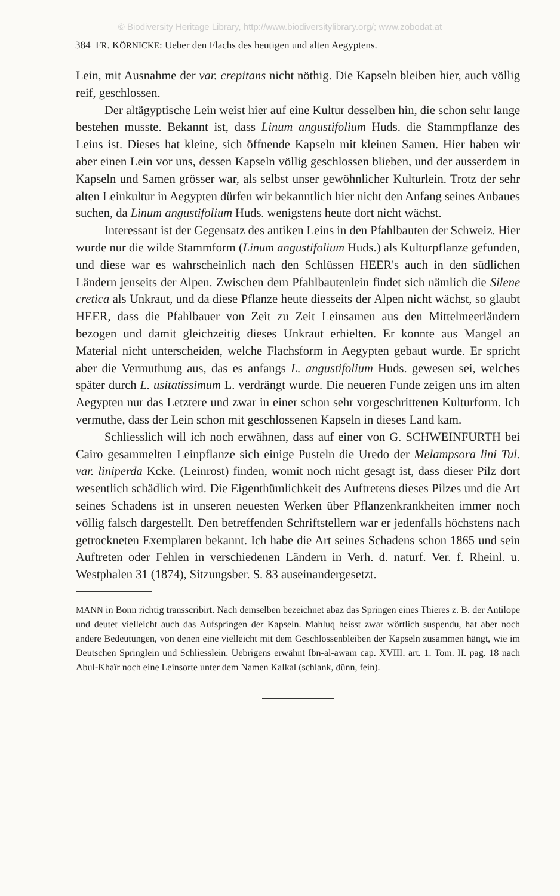© Biodiversity Heritage Library, http://www.biodiversitylibrary.org/; www.zobodat.at
384 FR. KÖRNICKE: Ueber den Flachs des heutigen und alten Aegyptens.
Lein, mit Ausnahme der var. crepitans nicht nöthig. Die Kapseln bleiben hier, auch völlig reif, geschlossen.
Der altägyptische Lein weist hier auf eine Kultur desselben hin, die schon sehr lange bestehen musste. Bekannt ist, dass Linum angustifolium Huds. die Stammpflanze des Leins ist. Dieses hat kleine, sich öffnende Kapseln mit kleinen Samen. Hier haben wir aber einen Lein vor uns, dessen Kapseln völlig geschlossen blieben, und der ausserdem in Kapseln und Samen grösser war, als selbst unser gewöhnlicher Kulturlein. Trotz der sehr alten Leinkultur in Aegypten dürfen wir bekanntlich hier nicht den Anfang seines Anbaues suchen, da Linum angustifolium Huds. wenigstens heute dort nicht wächst.
Interessant ist der Gegensatz des antiken Leins in den Pfahlbauten der Schweiz. Hier wurde nur die wilde Stammform (Linum angustifolium Huds.) als Kulturpflanze gefunden, und diese war es wahrscheinlich nach den Schlüssen HEER's auch in den südlichen Ländern jenseits der Alpen. Zwischen dem Pfahlbautenlein findet sich nämlich die Silene cretica als Unkraut, und da diese Pflanze heute diesseits der Alpen nicht wächst, so glaubt HEER, dass die Pfahlbauer von Zeit zu Zeit Leinsamen aus den Mittelmeerländern bezogen und damit gleichzeitig dieses Unkraut erhielten. Er konnte aus Mangel an Material nicht unterscheiden, welche Flachsform in Aegypten gebaut wurde. Er spricht aber die Vermuthung aus, das es anfangs L. angustifolium Huds. gewesen sei, welches später durch L. usitatissimum L. verdrängt wurde. Die neueren Funde zeigen uns im alten Aegypten nur das Letztere und zwar in einer schon sehr vorgeschrittenen Kulturform. Ich vermuthe, dass der Lein schon mit geschlossenen Kapseln in dieses Land kam.
Schliesslich will ich noch erwähnen, dass auf einer von G. SCHWEINFURTH bei Cairo gesammelten Leinpflanze sich einige Pusteln die Uredo der Melampsora lini Tul. var. liniperda Kcke. (Leinrost) finden, womit noch nicht gesagt ist, dass dieser Pilz dort wesentlich schädlich wird. Die Eigenthümlichkeit des Auftretens dieses Pilzes und die Art seines Schadens ist in unseren neuesten Werken über Pflanzenkrankheiten immer noch völlig falsch dargestellt. Den betreffenden Schriftstellern war er jedenfalls höchstens nach getrockneten Exemplaren bekannt. Ich habe die Art seines Schadens schon 1865 und sein Auftreten oder Fehlen in verschiedenen Ländern in Verh. d. naturf. Ver. f. Rheinl. u. Westphalen 31 (1874), Sitzungsber. S. 83 auseinandergesetzt.
MANN in Bonn richtig transscribirt. Nach demselben bezeichnet abaz das Springen eines Thieres z. B. der Antilope und deutet vielleicht auch das Aufspringen der Kapseln. Mahluq heisst zwar wörtlich suspendu, hat aber noch andere Bedeutungen, von denen eine vielleicht mit dem Geschlossenbleiben der Kapseln zusammen hängt, wie im Deutschen Springlein und Schliesslein. Uebrigens erwähnt Ibn-al-awam cap. XVIII. art. 1. Tom. II. pag. 18 nach Abul-Khaïr noch eine Leinsorte unter dem Namen Kalkal (schlank, dünn, fein).